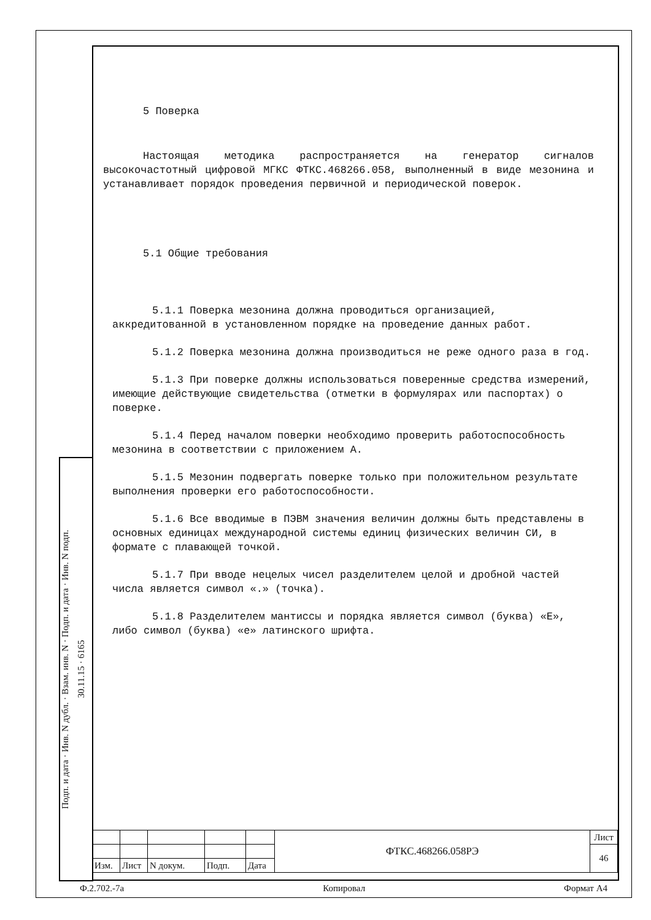Подп. и дата · Инв. N дубл. · Взам. инв. N · Подп. и дата · Инв. N подп.
30.11.15 · 6165
5 Поверка
Настоящая методика распространяется на генератор сигналов высокочастотный цифровой МГКС ФТКС.468266.058, выполненный в виде мезонина и устанавливает порядок проведения первичной и периодической поверок.
5.1 Общие требования
5.1.1 Поверка мезонина должна проводиться организацией, аккредитованной в установленном порядке на проведение данных работ.
5.1.2 Поверка мезонина должна производиться не реже одного раза в год.
5.1.3 При поверке должны использоваться поверенные средства измерений, имеющие действующие свидетельства (отметки в формулярах или паспортах) о поверке.
5.1.4 Перед началом поверки необходимо проверить работоспособность мезонина в соответствии с приложением А.
5.1.5 Мезонин подвергать поверке только при положительном результате выполнения проверки его работоспособности.
5.1.6 Все вводимые в ПЭВМ значения величин должны быть представлены в основных единицах международной системы единиц физических величин СИ, в формате с плавающей точкой.
5.1.7 При вводе нецелых чисел разделителем целой и дробной частей числа является символ «.» (точка).
5.1.8 Разделителем мантиссы и порядка является символ (буква) «Е», либо символ (буква) «е» латинского шрифта.
| | | | | | ФТКС.468266.058РЭ | Лист |
| | | | | | | 46 |
| Изм. | Лист | N докум. | Подп. | Дата | | |
Ф.2.702.-7а Копировал Формат А4